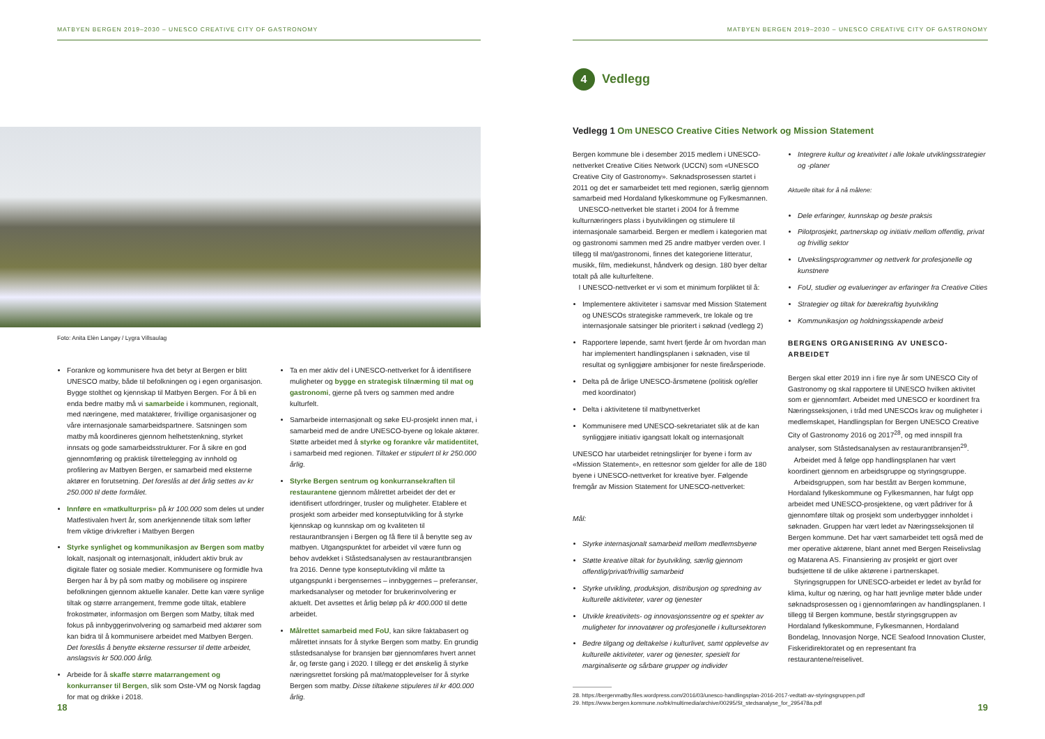MATBYEN BERGEN 2019–2030 – UNESCO CREATIVE CITY OF GASTRONOMY
Foto: Anita Elèn Langøy / Lygra Villsaulag
Forankre og kommunisere hva det betyr at Bergen er blitt UNESCO matby, både til befolkningen og i egen organisasjon. Bygge stolthet og kjennskap til Matbyen Bergen. For å bli en enda bedre matby må vi samarbeide i kommunen, regionalt, med næringene, med mataktører, frivillige organisasjoner og våre internasjonale samarbeidspartnere. Satsningen som matby må koordineres gjennom helhetstenkning, styrket innsats og gode samarbeidsstrukturer. For å sikre en god gjennomføring og praktisk tilrettelegging av innhold og profilering av Matbyen Bergen, er samarbeid med eksterne aktører en forutsetning. Det foreslås at det årlig settes av kr 250.000 til dette formålet.
Innføre en «matkulturpris» på kr 100.000 som deles ut under Matfestivalen hvert år, som anerkjennende tiltak som løfter frem viktige drivkrefter i Matbyen Bergen
Styrke synlighet og kommunikasjon av Bergen som matby lokalt, nasjonalt og internasjonalt, inkludert aktiv bruk av digitale flater og sosiale medier. Kommunisere og formidle hva Bergen har å by på som matby og mobilisere og inspirere befolkningen gjennom aktuelle kanaler. Dette kan være synlige tiltak og større arrangement, fremme gode tiltak, etablere frokostmøter, informasjon om Bergen som Matby, tiltak med fokus på innbyggerinvolvering og samarbeid med aktører som kan bidra til å kommunisere arbeidet med Matbyen Bergen. Det foreslås å benytte eksterne ressurser til dette arbeidet, anslagsvis kr 500.000 årlig.
Arbeide for å skaffe større matarrangement og konkurranser til Bergen, slik som Oste-VM og Norsk fagdag for mat og drikke i 2018.
Ta en mer aktiv del i UNESCO-nettverket for å identifisere muligheter og bygge en strategisk tilnærming til mat og gastronomi, gjerne på tvers og sammen med andre kulturfelt.
Samarbeide internasjonalt og søke EU-prosjekt innen mat, i samarbeid med de andre UNESCO-byene og lokale aktører. Støtte arbeidet med å styrke og forankre vår matidentitet, i samarbeid med regionen. Tiltaket er stipulert til kr 250.000 årlig.
Styrke Bergen sentrum og konkurransekraften til restaurantene gjennom målrettet arbeidet der det er identifisert utfordringer, trusler og muligheter. Etablere et prosjekt som arbeider med konseptutvikling for å styrke kjennskap og kunnskap om og kvaliteten til restaurantbransjen i Bergen og få flere til å benytte seg av matbyen. Utgangspunktet for arbeidet vil være funn og behov avdekket i Ståstedsanalysen av restaurantbransjen fra 2016. Denne type konseptutvikling vil måtte ta utgangspunkt i bergensernes – innbyggernes – preferanser, markedsanalyser og metoder for brukerinvolvering er aktuelt. Det avsettes et årlig beløp på kr 400.000 til dette arbeidet.
Målrettet samarbeid med FoU, kan sikre faktabasert og målrettet innsats for å styrke Bergen som matby. En grundig ståstedsanalyse for bransjen bør gjennomføres hvert annet år, og første gang i 2020. I tillegg er det ønskelig å styrke næringsrettet forsking på mat/matopplevelser for å styrke Bergen som matby. Disse tiltakene stipuleres til kr 400.000 årlig.
18
MATBYEN BERGEN 2019–2030 – UNESCO CREATIVE CITY OF GASTRONOMY
4 Vedlegg
Vedlegg 1 Om UNESCO Creative Cities Network og Mission Statement
Bergen kommune ble i desember 2015 medlem i UNESCO-nettverket Creative Cities Network (UCCN) som «UNESCO Creative City of Gastronomy». Søknadsprosessen startet i 2011 og det er samarbeidet tett med regionen, særlig gjennom samarbeid med Hordaland fylkeskommune og Fylkesmannen.
UNESCO-nettverket ble startet i 2004 for å fremme kulturnæringers plass i byutviklingen og stimulere til internasjonale samarbeid. Bergen er medlem i kategorien mat og gastronomi sammen med 25 andre matbyer verden over. I tillegg til mat/gastronomi, finnes det kategoriene litteratur, musikk, film, mediekunst, håndverk og design. 180 byer deltar totalt på alle kulturfeltene.
I UNESCO-nettverket er vi som et minimum forpliktet til å:
Implementere aktiviteter i samsvar med Mission Statement og UNESCOs strategiske rammeverk, tre lokale og tre internasjonale satsinger ble prioritert i søknad (vedlegg 2)
Rapportere løpende, samt hvert fjerde år om hvordan man har implementert handlingsplanen i søknaden, vise til resultat og synliggjøre ambisjoner for neste fireårsperiode.
Delta på de årlige UNESCO-årsmøtene (politisk og/eller med koordinator)
Delta i aktivitetene til matbynettverket
Kommunisere med UNESCO-sekretariatet slik at de kan synliggjøre initiativ igangsatt lokalt og internasjonalt
UNESCO har utarbeidet retningslinjer for byene i form av «Mission Statement», en rettesnor som gjelder for alle de 180 byene i UNESCO-nettverket for kreative byer. Følgende fremgår av Mission Statement for UNESCO-nettverket:
Mål:
Styrke internasjonalt samarbeid mellom medlemsbyene
Støtte kreative tiltak for byutvikling, særlig gjennom offentlig/privat/frivillig samarbeid
Styrke utvikling, produksjon, distribusjon og spredning av kulturelle aktiviteter, varer og tjenester
Utvikle kreativitets- og innovasjonssentre og et spekter av muligheter for innovatører og profesjonelle i kultursektoren
Bedre tilgang og deltakelse i kulturlivet, samt opplevelse av kulturelle aktiviteter, varer og tjenester, spesielt for marginaliserte og sårbare grupper og individer
Integrere kultur og kreativitet i alle lokale utviklingsstrategier og -planer
Aktuelle tiltak for å nå målene:
Dele erfaringer, kunnskap og beste praksis
Pilotprosjekt, partnerskap og initiativ mellom offentlig, privat og frivillig sektor
Utvekslingsprogrammer og nettverk for profesjonelle og kunstnere
FoU, studier og evalueringer av erfaringer fra Creative Cities
Strategier og tiltak for bærekraftig byutvikling
Kommunikasjon og holdningsskapende arbeid
BERGENS ORGANISERING AV UNESCO-ARBEIDET
Bergen skal etter 2019 inn i fire nye år som UNESCO City of Gastronomy og skal rapportere til UNESCO hvilken aktivitet som er gjennomført. Arbeidet med UNESCO er koordinert fra Næringsseksjonen, i tråd med UNESCOs krav og muligheter i medlemskapet, Handlingsplan for Bergen UNESCO Creative City of Gastronomy 2016 og 2017<sup>28</sup>, og med innspill fra analyser, som Ståstedsanalysen av restaurantbransjen<sup>29</sup>.
Arbeidet med å følge opp handlingsplanen har vært koordinert gjennom en arbeidsgruppe og styringsgruppe.
Arbeidsgruppen, som har bestått av Bergen kommune, Hordaland fylkeskommune og Fylkesmannen, har fulgt opp arbeidet med UNESCO-prosjektene, og vært pådriver for å gjennomføre tiltak og prosjekt som underbygger innholdet i søknaden. Gruppen har vært ledet av Næringsseksjonen til Bergen kommune. Det har vært samarbeidet tett også med de mer operative aktørene, blant annet med Bergen Reiselivslag og Matarena AS. Finansiering av prosjekt er gjort over budsjettene til de ulike aktørene i partnerskapet.
Styringsgruppen for UNESCO-arbeidet er ledet av byråd for klima, kultur og næring, og har hatt jevnlige møter både under søknadsprosessen og i gjennomføringen av handlingsplanen. I tillegg til Bergen kommune, består styringsgruppen av Hordaland fylkeskommune, Fylkesmannen, Hordaland Bondelag, Innovasjon Norge, NCE Seafood Innovation Cluster, Fiskeridirektoratet og en representant fra restaurantene/reiselivet.
28. https://bergenmatby.files.wordpress.com/2016/03/unesco-handlingsplan-2016-2017-vedtatt-av-styringsgruppen.pdf
29. https://www.bergen.kommune.no/bk/multimedia/archive/00295/St_stedsanalyse_for_295478a.pdf
19